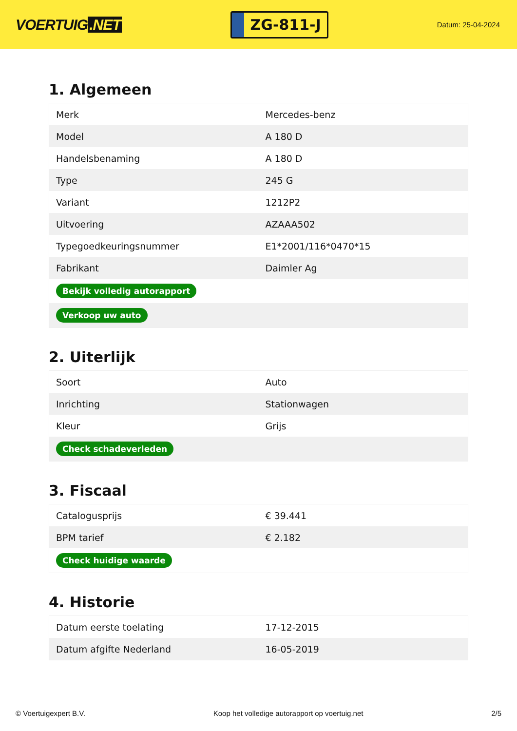VOERTUIG.NET
ZG-811-J
Datum: 25-04-2024
1. Algemeen
| Merk | Mercedes-benz |
| Model | A 180 D |
| Handelsbenaming | A 180 D |
| Type | 245 G |
| Variant | 1212P2 |
| Uitvoering | AZAAA502 |
| Typegoedkeuringsnummer | E1*2001/116*0470*15 |
| Fabrikant | Daimler Ag |
| Bekijk volledig autorapport | |
| Verkoop uw auto | |
2. Uiterlijk
| Soort | Auto |
| Inrichting | Stationwagen |
| Kleur | Grijs |
| Check schadeverleden | |
3. Fiscaal
| Catalogusprijs | € 39.441 |
| BPM tarief | € 2.182 |
| Check huidige waarde | |
4. Historie
| Datum eerste toelating | 17-12-2015 |
| Datum afgifte Nederland | 16-05-2019 |
© Voertuigexpert B.V. Koop het volledige autorapport op voertuig.net 2/5